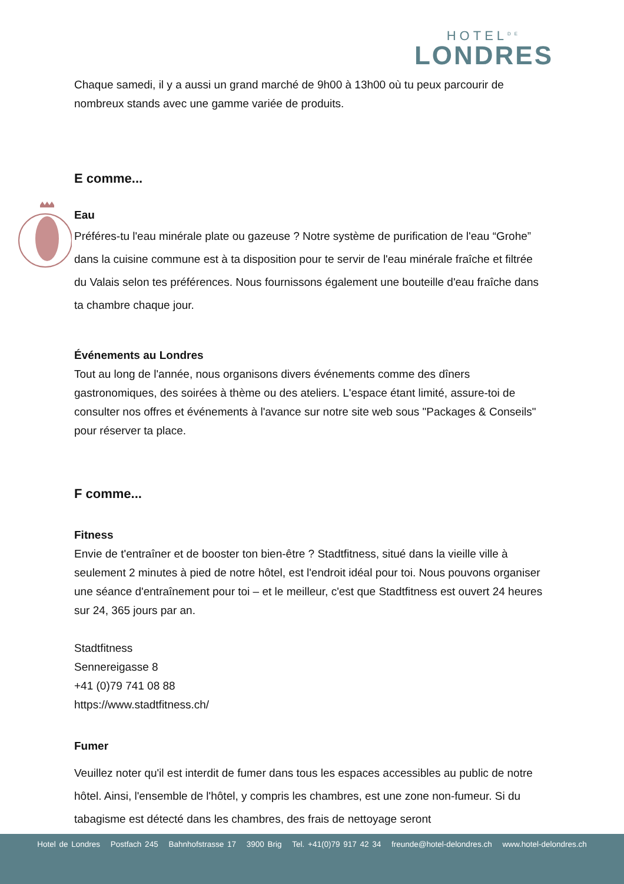HOTEL<sup>DE</sup>
LONDRES
Chaque samedi, il y a aussi un grand marché de 9h00 à 13h00 où tu peux parcourir de nombreux stands avec une gamme variée de produits.
E comme...
Eau
Préféres-tu l'eau minérale plate ou gazeuse ? Notre système de purification de l'eau “Grohe” dans la cuisine commune est à ta disposition pour te servir de l'eau minérale fraîche et filtrée du Valais selon tes préférences. Nous fournissons également une bouteille d'eau fraîche dans ta chambre chaque jour.
Événements au Londres
Tout au long de l'année, nous organisons divers événements comme des dîners gastronomiques, des soirées à thème ou des ateliers. L'espace étant limité, assure-toi de consulter nos offres et événements à l'avance sur notre site web sous "Packages & Conseils" pour réserver ta place.
F comme...
Fitness
Envie de t'entraîner et de booster ton bien-être ? Stadtfitness, situé dans la vieille ville à seulement 2 minutes à pied de notre hôtel, est l'endroit idéal pour toi. Nous pouvons organiser une séance d'entraînement pour toi – et le meilleur, c'est que Stadtfitness est ouvert 24 heures sur 24, 365 jours par an.
Stadtfitness
Sennereigasse 8
+41 (0)79 741 08 88
https://www.stadtfitness.ch/
Fumer
Veuillez noter qu'il est interdit de fumer dans tous les espaces accessibles au public de notre hôtel. Ainsi, l'ensemble de l'hôtel, y compris les chambres, est une zone non-fumeur. Si du tabagisme est détecté dans les chambres, des frais de nettoyage seront
Hotel de Londres Postfach 245 Bahnhofstrasse 17 3900 Brig Tel. +41(0)79 917 42 34 freunde@hotel-delondres.ch www.hotel-delondres.ch